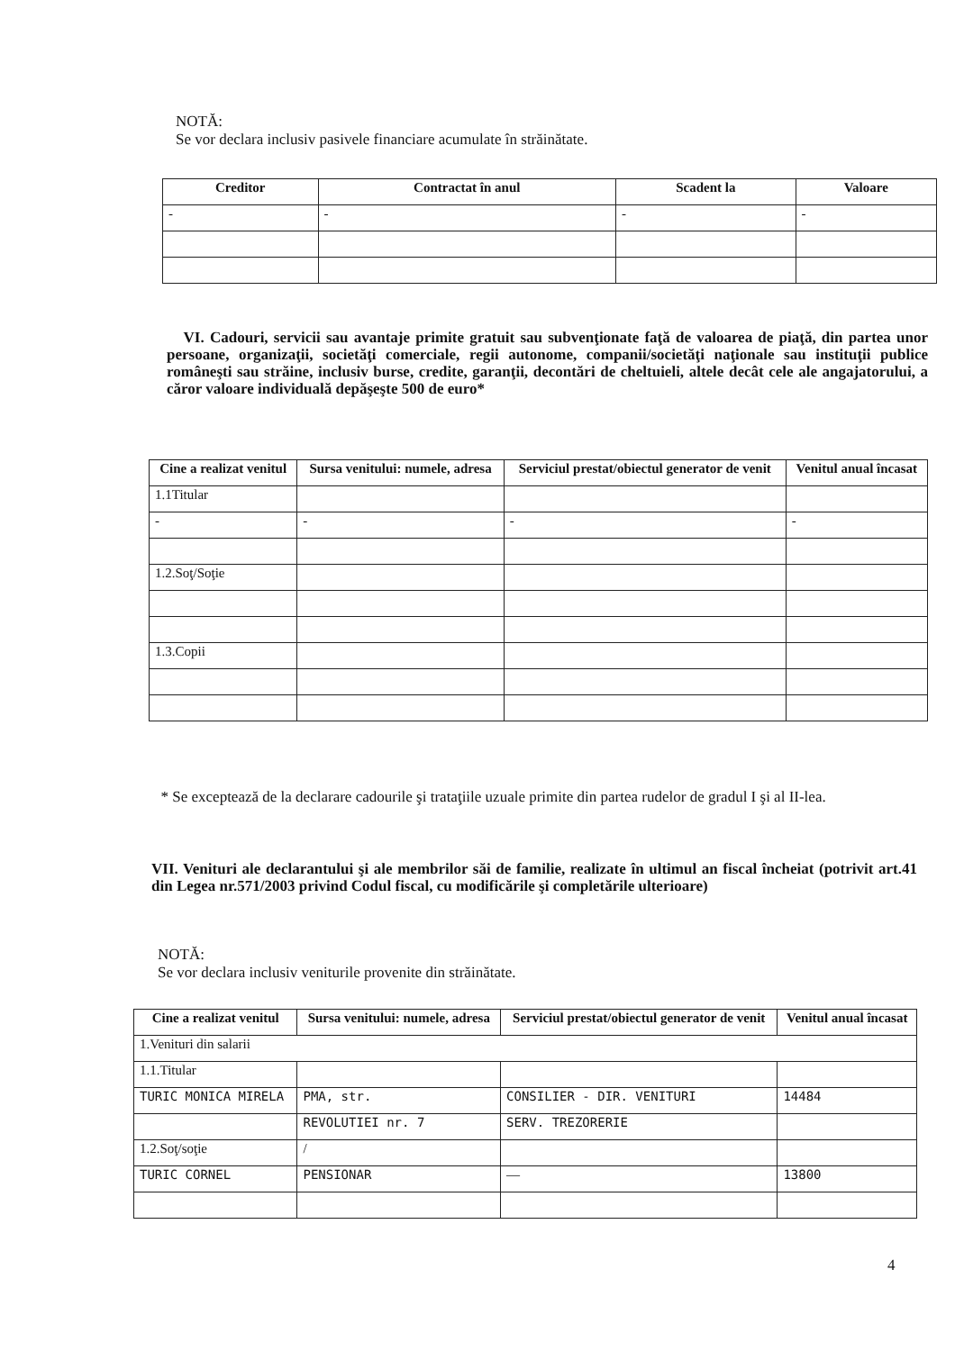NOTĂ:
Se vor declara inclusiv pasivele financiare acumulate în străinătate.
| Creditor | Contractat în anul | Scadent la | Valoare |
| --- | --- | --- | --- |
| - | - | - | - |
VI. Cadouri, servicii sau avantaje primite gratuit sau subvenţionate faţă de valoarea de piaţă, din partea unor persoane, organizaţii, societăţi comerciale, regii autonome, companii/societăţi naţionale sau instituţii publice româneşti sau străine, inclusiv burse, credite, garanţii, decontări de cheltuieli, altele decât cele ale angajatorului, a căror valoare individuală depăşeşte 500 de euro*
| Cine a realizat venitul | Sursa venitului: numele, adresa | Serviciul prestat/obiectul generator de venit | Venitul anual încasat |
| --- | --- | --- | --- |
| 1.1Titular | | | |
| - | - | - | - |
| 1.2.Soţ/Soţie | | | |
| 1.3.Copii | | | |
* Se exceptează de la declarare cadourile şi trataţiile uzuale primite din partea rudelor de gradul I şi al II-lea.
VII. Venituri ale declarantului şi ale membrilor săi de familie, realizate în ultimul an fiscal încheiat (potrivit art.41 din Legea nr.571/2003 privind Codul fiscal, cu modificările şi completările ulterioare)
NOTĂ:
Se vor declara inclusiv veniturile provenite din străinătate.
| Cine a realizat venitul | Sursa venitului: numele, adresa | Serviciul prestat/obiectul generator de venit | Venitul anual încasat |
| --- | --- | --- | --- |
| 1.Venituri din salarii | | | |
| 1.1.Titular | | | |
| TURIC MONICA MIRELA | PMA, str. | CONSILIER - DIR. VENITURI | 14484 |
| | REVOLUTIEI nr. 7 | SERV. TREZORERIE | |
| 1.2.Soţ/soţie | / | | |
| TURIC CORNEL | PENSIONAR | — | 13800 |
4